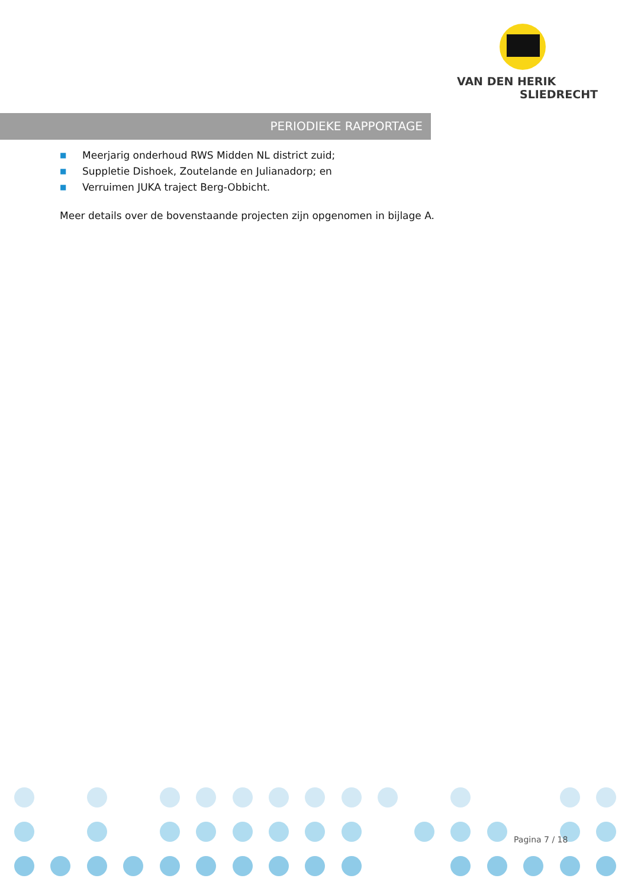VAN DEN HERIK
SLIEDRECHT
PERIODIEKE RAPPORTAGE
■ Meerjarig onderhoud RWS Midden NL district zuid;
■ Suppletie Dishoek, Zoutelande en Julianadorp; en
■ Verruimen JUKA traject Berg-Obbicht.
Meer details over de bovenstaande projecten zijn opgenomen in bijlage A.
Pagina 7 / 18